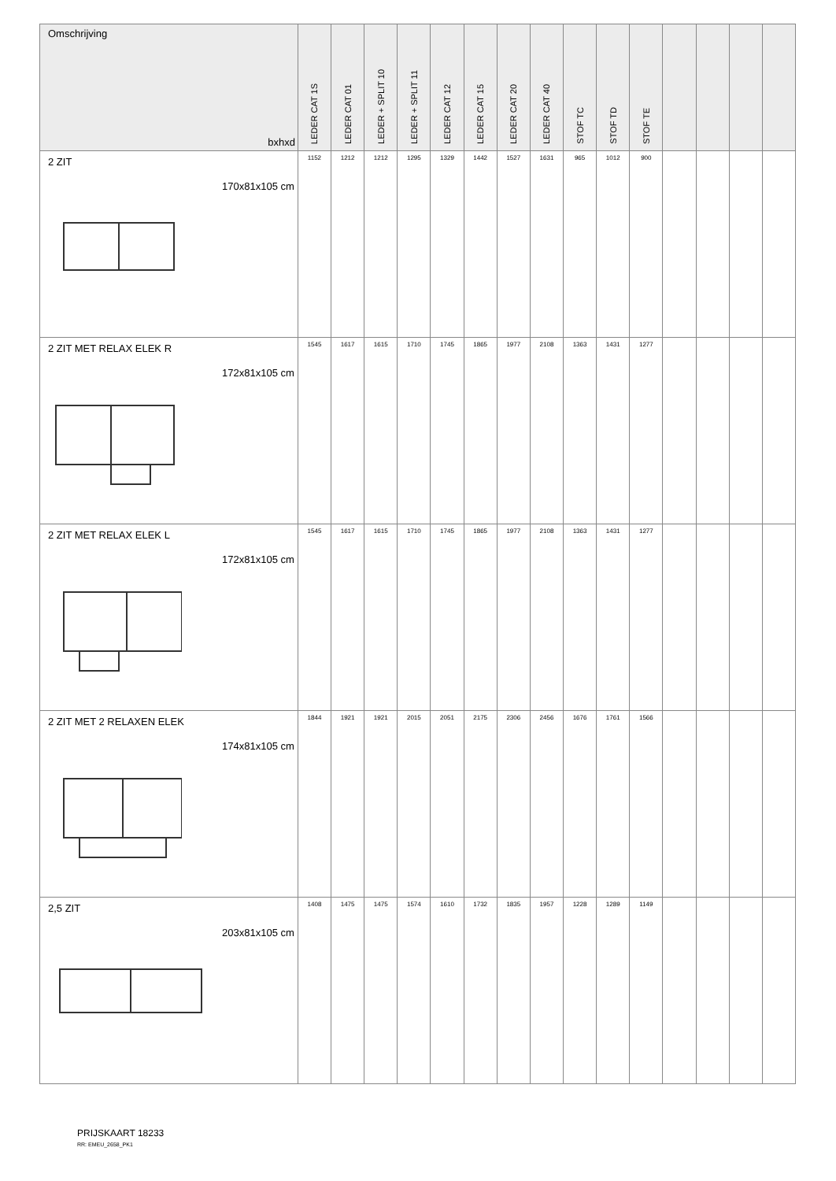| Omschrijving bxhxd | LEDER CAT 1S | LEDER CAT 01 | LEDER + SPLIT 10 | LEDER + SPLIT 11 | LEDER CAT 12 | LEDER CAT 15 | LEDER CAT 20 | LEDER CAT 40 | STOF TC | STOF TD | STOF TE | | | | |
| --- | --- | --- | --- | --- | --- | --- | --- | --- | --- | --- | --- | --- | --- | --- | --- |
| 2 ZIT 170x81x105 cm | 1152 | 1212 | 1212 | 1295 | 1329 | 1442 | 1527 | 1631 | 965 | 1012 | 900 | | | | |
| 2 ZIT MET RELAX ELEK R 172x81x105 cm | 1545 | 1617 | 1615 | 1710 | 1745 | 1865 | 1977 | 2108 | 1363 | 1431 | 1277 | | | | |
| 2 ZIT MET RELAX ELEK L 172x81x105 cm | 1545 | 1617 | 1615 | 1710 | 1745 | 1865 | 1977 | 2108 | 1363 | 1431 | 1277 | | | | |
| 2 ZIT MET 2 RELAXEN ELEK 174x81x105 cm | 1844 | 1921 | 1921 | 2015 | 2051 | 2175 | 2306 | 2456 | 1676 | 1761 | 1566 | | | | |
| 2,5 ZIT 203x81x105 cm | 1408 | 1475 | 1475 | 1574 | 1610 | 1732 | 1835 | 1957 | 1228 | 1289 | 1149 | | | | |
PRIJSKAART 18233
RR: EMEU_2658_PK1